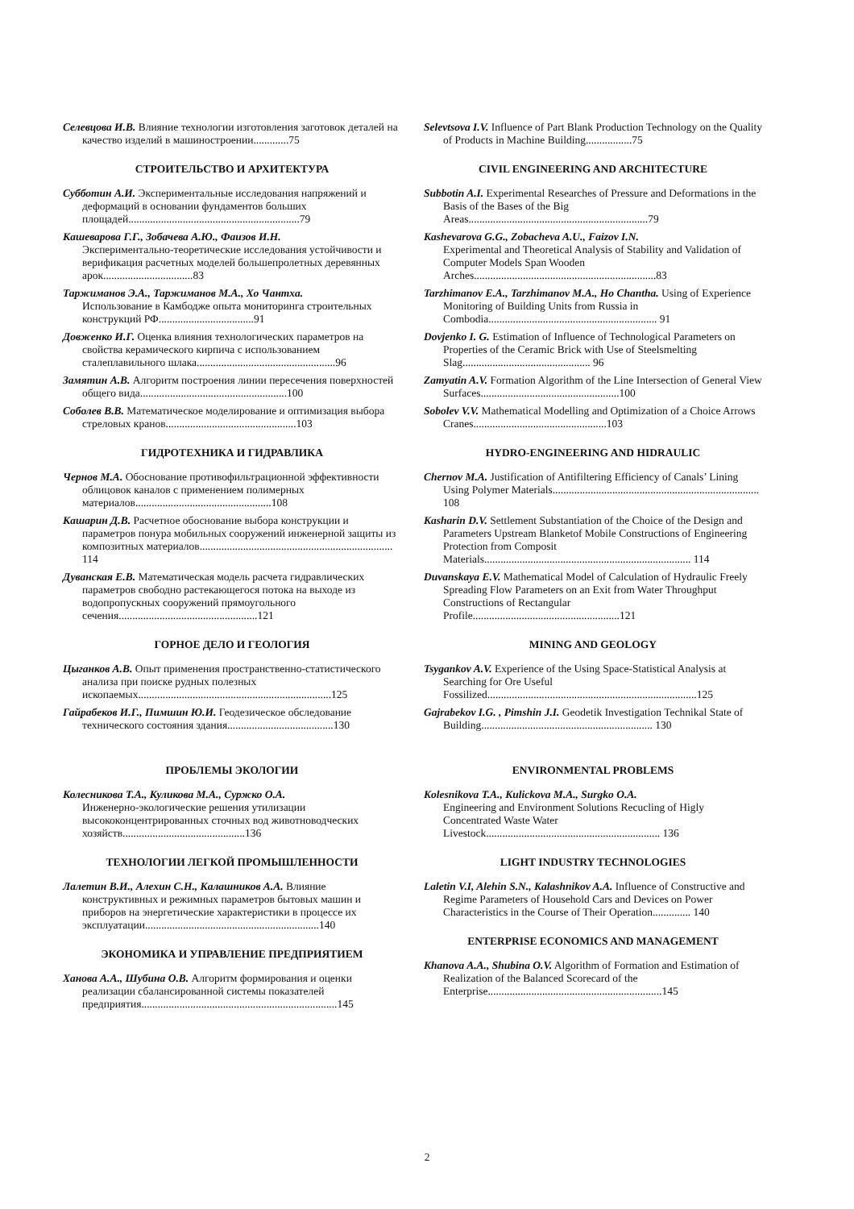Селевцова И.В. Влияние технологии изготовления заготовок деталей на качество изделий в машиностроении.............75
СТРОИТЕЛЬСТВО И АРХИТЕКТУРА
Субботин А.И. Экспериментальные исследования напряжений и деформаций в основании фундаментов больших площадей...............................................................79
Кашеварова Г.Г., Зобачева А.Ю., Фаизов И.Н.
Экспериментально-теоретические исследования устойчивости и верификация расчетных моделей большепролетных деревянных арок.................................83
Таржиманов Э.А., Таржиманов М.А., Хо Чантха.
Использование в Камбодже опыта мониторинга строительных конструкций РФ...................................91
Довженко И.Г. Оценка влияния технологических параметров на свойства керамического кирпича с использованием сталеплавильного шлака...................................................96
Замятин А.В. Алгоритм построения линии пересечения поверхностей общего вида......................................................100
Соболев В.В. Математическое моделирование и оптимизация выбора стреловых кранов................................................103
ГИДРОТЕХНИКА И ГИДРАВЛИКА
Чернов М.А. Обоснование противофильтрационной эффективности облицовок каналов с применением полимерных материалов..................................................108
Кашарин Д.В. Расчетное обоснование выбора конструкции и параметров понура мобильных сооружений инженерной защиты из композитных материалов....................................................................... 114
Дуванская Е.В. Математическая модель расчета гидравлических параметров свободно растекающегося потока на выходе из водопропускных сооружений прямоугольного сечения...................................................121
ГОРНОЕ ДЕЛО И ГЕОЛОГИЯ
Цыганков А.В. Опыт применения пространственно-статистического анализа при поиске рудных полезных ископаемых.......................................................................125
Гайрабеков И.Г., Пимшин Ю.И. Геодезическое обследование технического состояния здания.......................................130
ПРОБЛЕМЫ ЭКОЛОГИИ
Колесникова Т.А., Куликова М.А., Суржко О.А.
Инженерно-экологические решения утилизации высококонцентрированных сточных вод животноводческих хозяйств.............................................136
ТЕХНОЛОГИИ ЛЕГКОЙ ПРОМЫШЛЕННОСТИ
Лалетин В.И., Алехин С.Н., Калашников А.А. Влияние конструктивных и режимных параметров бытовых машин и приборов на энергетические характеристики в процессе их эксплуатации................................................................140
ЭКОНОМИКА И УПРАВЛЕНИЕ ПРЕДПРИЯТИЕМ
Ханова А.А., Шубина О.В. Алгоритм формирования и оценки реализации сбалансированной системы показателей предприятия........................................................................145
Selevtsova I.V. Influence of Part Blank Production Technology on the Quality of Products in Machine Building.................75
CIVIL ENGINEERING AND ARCHITECTURE
Subbotin A.I. Experimental Researches of Pressure and Deformations in the Basis of the Bases of the Big Areas..................................................................79
Kashevarova G.G., Zobacheva A.U., Faizov I.N.
Experimental and Theoretical Analysis of Stability and Validation of Computer Models Span Wooden Arches...................................................................83
Tarzhimanov E.A., Tarzhimanov M.A., Ho Chantha. Using of Experience Monitoring of Building Units from Russia in Combodia.............................................................. 91
Dovjenko I. G. Estimation of Influence of Technological Parameters on Properties of the Ceramic Brick with Use of Steelsmelting Slag............................................... 96
Zamyatin A.V. Formation Algorithm of the Line Intersection of General View Surfaces...................................................100
Sobolev V.V. Mathematical Modelling and Optimization of a Choice Arrows Cranes.................................................103
HYDRO-ENGINEERING AND HIDRAULIC
Chernov M.A. Justification of Antifiltering Efficiency of Canals’ Lining Using Polymer Materials............................................................................ 108
Kasharin D.V. Settlement Substantiation of the Choice of the Design and Parameters Upstream Blanketof Mobile Constructions of Engineering Protection from Composit Materials............................................................................ 114
Duvanskaya E.V. Mathematical Model of Calculation of Hydraulic Freely Spreading Flow Parameters on an Exit from Water Throughput Constructions of Rectangular Profile......................................................121
MINING AND GEOLOGY
Tsygankov A.V. Experience of the Using Space-Statistical Analysis at Searching for Ore Useful Fossilized.............................................................................125
Gajrabekov I.G. , Pimshin J.I. Geodetik Investigation Technikal State of Building............................................................... 130
ENVIRONMENTAL PROBLEMS
Kolesnikova T.A., Kulickova M.A., Surgko O.A.
Engineering and Environment Solutions Recucling of Higly Concentrated Waste Water Livestock................................................................ 136
LIGHT INDUSTRY TECHNOLOGIES
Laletin V.I, Alehin S.N., Kalashnikov A.A. Influence of Constructive and Regime Parameters of Household Cars and Devices on Power Characteristics in the Course of Their Operation.............. 140
ENTERPRISE ECONOMICS AND MANAGEMENT
Khanova A.A., Shubina O.V. Algorithm of Formation and Estimation of Realization of the Balanced Scorecard of the Enterprise................................................................145
2